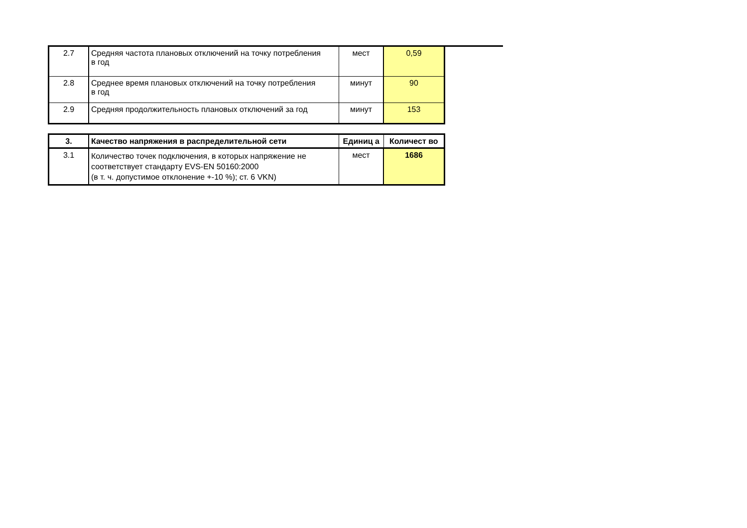| 2.7 | Средняя частота плановых отключений на точку потребления в год | мест | 0,59 |
| 2.8 | Среднее время плановых отключений на точку потребления в год | минут | 90 |
| 2.9 | Средняя продолжительность плановых отключений за год | минут | 153 |
| 3. | Качество напряжения в распределительной сети | Единиц а | Количест во |
| --- | --- | --- | --- |
| 3.1 | Количество точек подключения, в которых напряжение не соответствует стандарту EVS-EN 50160:2000 (в т. ч. допустимое отклонение +-10 %); ст. 6 VKN) | мест | 1686 |